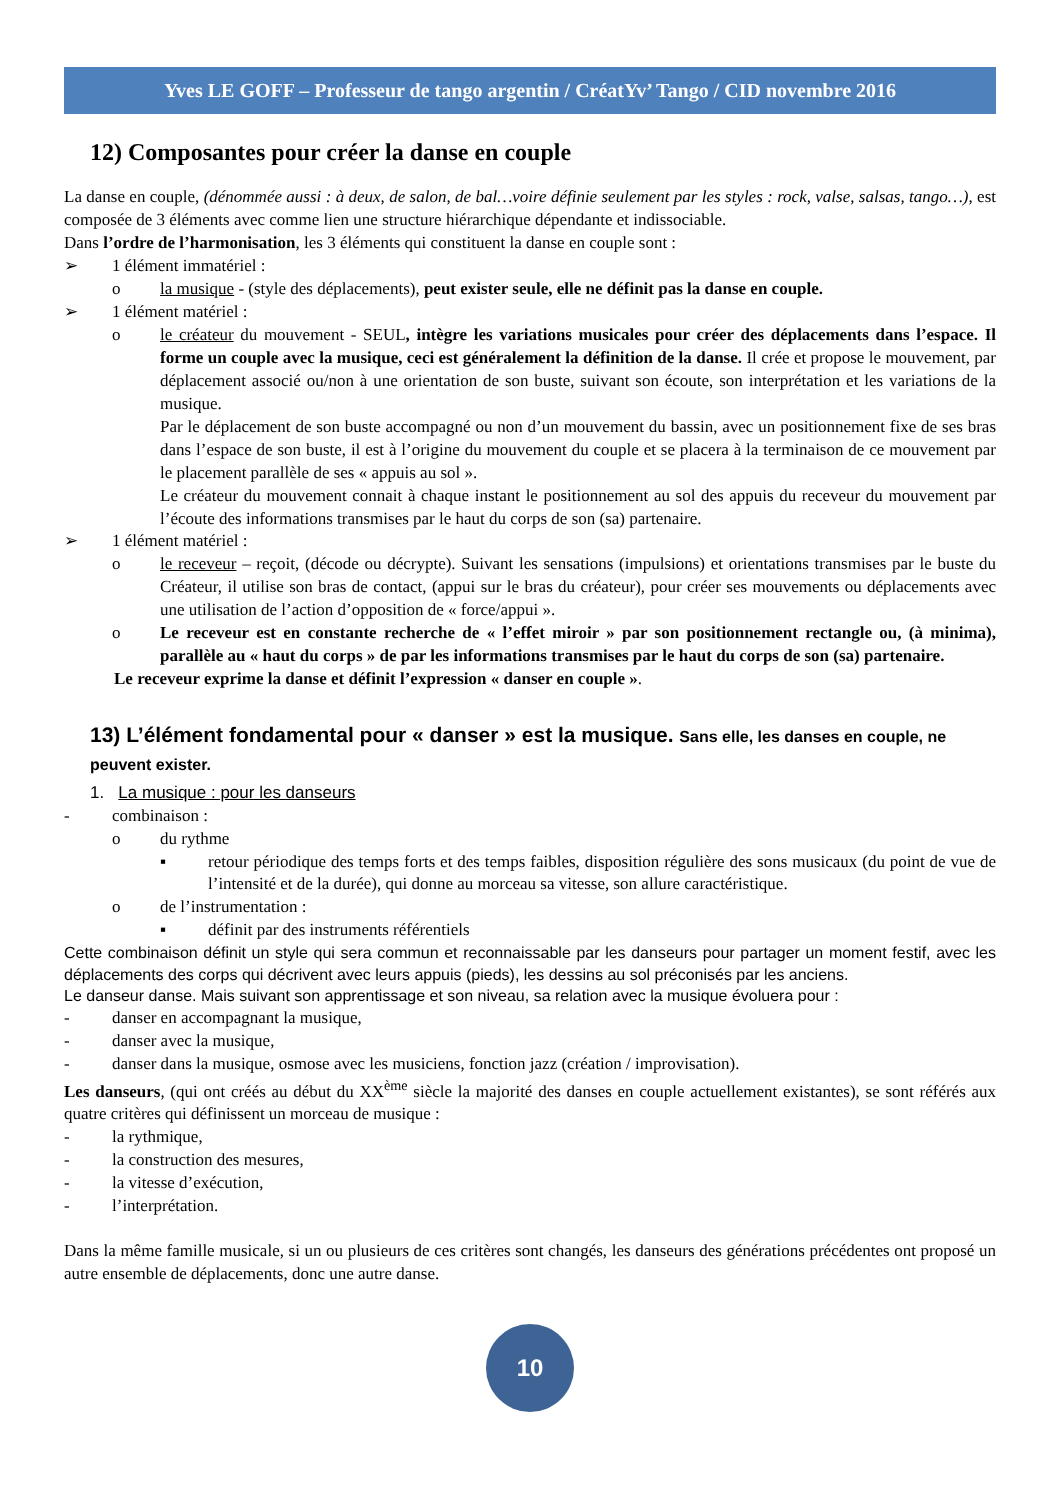Yves LE GOFF – Professeur de tango argentin / CréatYv’ Tango / CID novembre 2016
12) Composantes pour créer la danse en couple
La danse en couple, (dénommée aussi : à deux, de salon, de bal…voire définie seulement par les styles : rock, valse, salsas, tango…), est composée de 3 éléments avec comme lien une structure hiérarchique dépendante et indissociable.
Dans l’ordre de l’harmonisation, les 3 éléments qui constituent la danse en couple sont :
➢ 1 élément immatériel :
o la musique - (style des déplacements), peut exister seule, elle ne définit pas la danse en couple.
➢ 1 élément matériel :
o le créateur du mouvement - SEUL, intègre les variations musicales pour créer des déplacements dans l’espace. Il forme un couple avec la musique, ceci est généralement la définition de la danse. Il crée et propose le mouvement, par déplacement associé ou/non à une orientation de son buste, suivant son écoute, son interprétation et les variations de la musique.
Par le déplacement de son buste accompagné ou non d’un mouvement du bassin, avec un positionnement fixe de ses bras dans l’espace de son buste, il est à l’origine du mouvement du couple et se placera à la terminaison de ce mouvement par le placement parallèle de ses « appuis au sol ».
Le créateur du mouvement connait à chaque instant le positionnement au sol des appuis du receveur du mouvement par l’écoute des informations transmises par le haut du corps de son (sa) partenaire.
➢ 1 élément matériel :
o le receveur – reçoit, (décode ou décrypte). Suivant les sensations (impulsions) et orientations transmises par le buste du Créateur, il utilise son bras de contact, (appui sur le bras du créateur), pour créer ses mouvements ou déplacements avec une utilisation de l’action d’opposition de « force/appui ».
o Le receveur est en constante recherche de « l’effet miroir » par son positionnement rectangle ou, (à minima), parallèle au « haut du corps » de par les informations transmises par le haut du corps de son (sa) partenaire.
Le receveur exprime la danse et définit l’expression « danser en couple ».
13) L’élément fondamental pour « danser » est la musique. Sans elle, les danses en couple, ne peuvent exister.
1. La musique : pour les danseurs
- combinaison :
o du rythme
▪ retour périodique des temps forts et des temps faibles, disposition régulière des sons musicaux (du point de vue de l’intensité et de la durée), qui donne au morceau sa vitesse, son allure caractéristique.
o de l’instrumentation :
▪ définit par des instruments référentiels
Cette combinaison définit un style qui sera commun et reconnaissable par les danseurs pour partager un moment festif, avec les déplacements des corps qui décrivent avec leurs appuis (pieds), les dessins au sol préconisés par les anciens.
Le danseur danse. Mais suivant son apprentissage et son niveau, sa relation avec la musique évoluera pour :
- danser en accompagnant la musique,
- danser avec la musique,
- danser dans la musique, osmose avec les musiciens, fonction jazz (création / improvisation).
Les danseurs, (qui ont créés au début du XX<sup>ème</sup> siècle la majorité des danses en couple actuellement existantes), se sont référés aux quatre critères qui définissent un morceau de musique :
- la rythmique,
- la construction des mesures,
- la vitesse d’exécution,
- l’interprétation.
Dans la même famille musicale, si un ou plusieurs de ces critères sont changés, les danseurs des générations précédentes ont proposé un autre ensemble de déplacements, donc une autre danse.
10